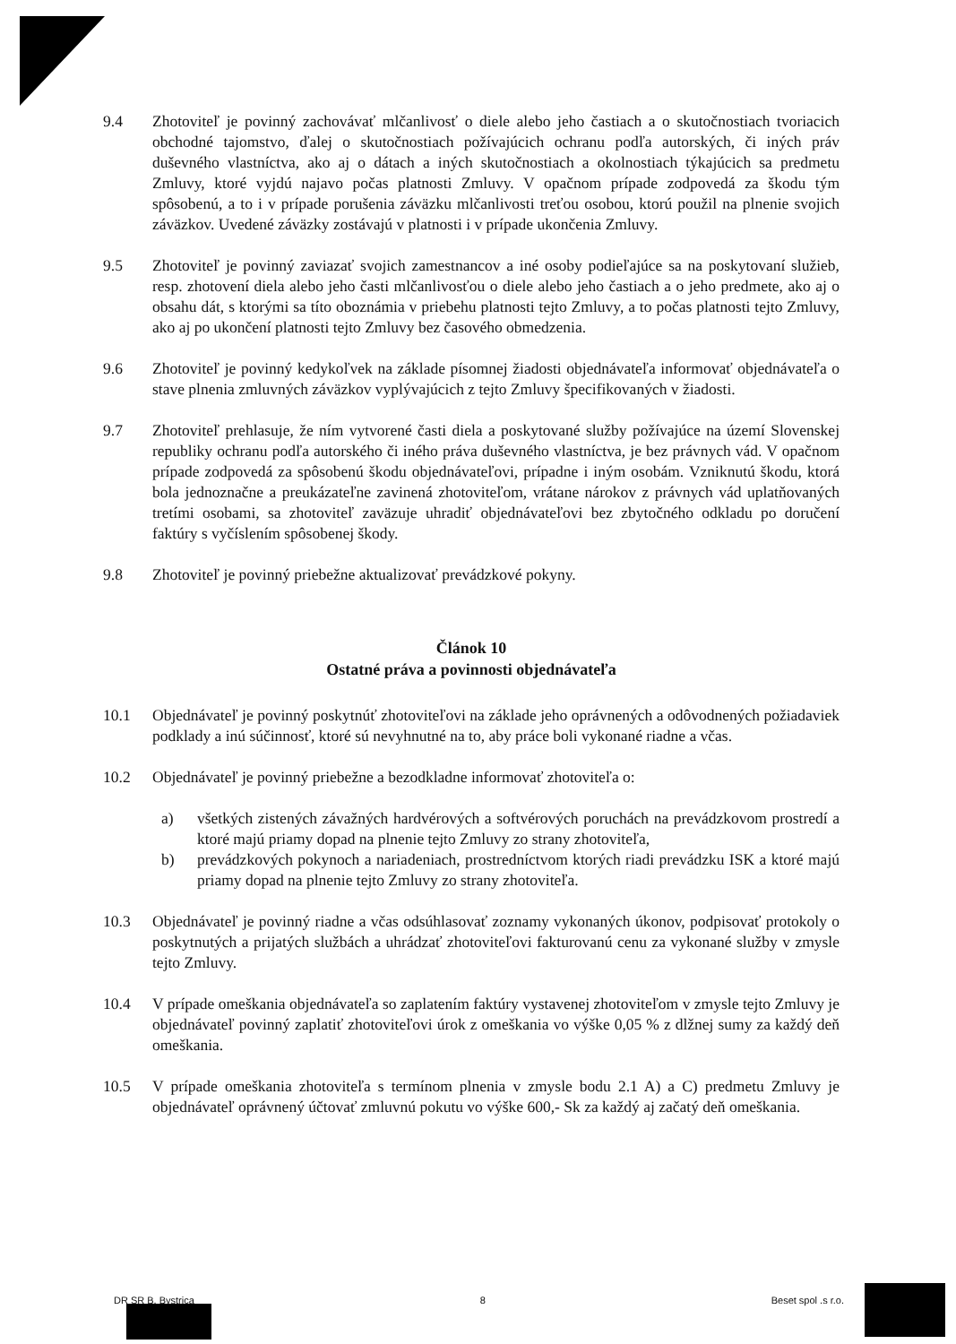9.4 Zhotoviteľ je povinný zachovávať mlčanlivosť o diele alebo jeho častiach a o skutočnostiach tvoriacich obchodné tajomstvo, ďalej o skutočnostiach požívajúcich ochranu podľa autorských, či iných práv duševného vlastníctva, ako aj o dátach a iných skutočnostiach a okolnostiach týkajúcich sa predmetu Zmluvy, ktoré vyjdú najavo počas platnosti Zmluvy. V opačnom prípade zodpovedá za škodu tým spôsobenú, a to i v prípade porušenia záväzku mlčanlivosti treťou osobou, ktorú použil na plnenie svojich záväzkov. Uvedené záväzky zostávajú v platnosti i v prípade ukončenia Zmluvy.
9.5 Zhotoviteľ je povinný zaviazať svojich zamestnancov a iné osoby podieľajúce sa na poskytovaní služieb, resp. zhotovení diela alebo jeho časti mlčanlivosťou o diele alebo jeho častiach a o jeho predmete, ako aj o obsahu dát, s ktorými sa títo oboznámia v priebehu platnosti tejto Zmluvy, a to počas platnosti tejto Zmluvy, ako aj po ukončení platnosti tejto Zmluvy bez časového obmedzenia.
9.6 Zhotoviteľ je povinný kedykoľvek na základe písomnej žiadosti objednávateľa informovať objednávateľa o stave plnenia zmluvných záväzkov vyplývajúcich z tejto Zmluvy špecifikovaných v žiadosti.
9.7 Zhotoviteľ prehlasuje, že ním vytvorené časti diela a poskytované služby požívajúce na území Slovenskej republiky ochranu podľa autorského či iného práva duševného vlastníctva, je bez právnych vád. V opačnom prípade zodpovedá za spôsobenú škodu objednávateľovi, prípadne i iným osobám. Vzniknutú škodu, ktorá bola jednoznačne a preukázateľne zavinená zhotoviteľom, vrátane nárokov z právnych vád uplatňovaných tretími osobami, sa zhotoviteľ zaväzuje uhradiť objednávateľovi bez zbytočného odkladu po doručení faktúry s vyčíslením spôsobenej škody.
9.8 Zhotoviteľ je povinný priebežne aktualizovať prevádzkové pokyny.
Článok 10
Ostatné práva a povinnosti objednávateľa
10.1 Objednávateľ je povinný poskytnúť zhotoviteľovi na základe jeho oprávnených a odôvodnených požiadaviek podklady a inú súčinnosť, ktoré sú nevyhnutné na to, aby práce boli vykonané riadne a včas.
10.2 Objednávateľ je povinný priebežne a bezodkladne informovať zhotoviteľa o:
a) všetkých zistených závažných hardvérových a softvérových poruchách na prevádzkovom prostredí a ktoré majú priamy dopad na plnenie tejto Zmluvy zo strany zhotoviteľa,
b) prevádzkových pokynoch a nariadeniach, prostredníctvom ktorých riadi prevádzku ISK a ktoré majú priamy dopad na plnenie tejto Zmluvy zo strany zhotoviteľa.
10.3 Objednávateľ je povinný riadne a včas odsúhlasovať zoznamy vykonaných úkonov, podpisovať protokoly o poskytnutých a prijatých službách a uhrádzať zhotoviteľovi fakturovanú cenu za vykonané služby v zmysle tejto Zmluvy.
10.4 V prípade omeškania objednávateľa so zaplatením faktúry vystavenej zhotoviteľom v zmysle tejto Zmluvy je objednávateľ povinný zaplatiť zhotoviteľovi úrok z omeškania vo výške 0,05 % z dlžnej sumy za každý deň omeškania.
10.5 V prípade omeškania zhotoviteľa s termínom plnenia v zmysle bodu 2.1 A) a C) predmetu Zmluvy je objednávateľ oprávnený účtovať zmluvnú pokutu vo výške 600,- Sk za každý aj začatý deň omeškania.
DR SR B. Bystrica 8 Beset spol .s r.o.